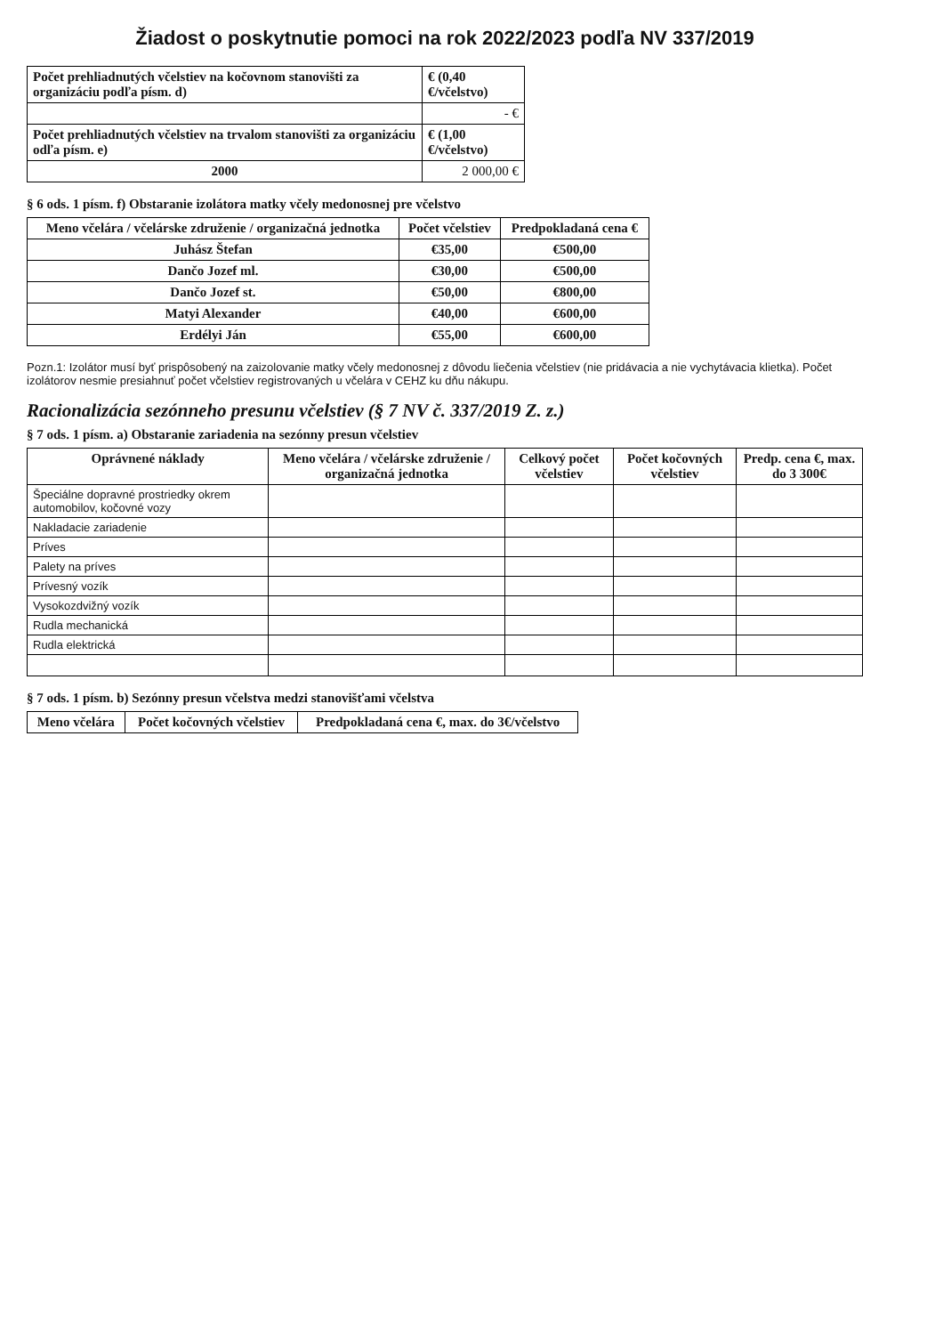Žiadost o poskytnutie pomoci na rok 2022/2023 podľa NV 337/2019
| Počet prehliadnutých včelstiev na kočovnom stanovišti za organizáciu podľa písm. d) | € (0,40 €/včelstvo) |
| | - € |
| Počet prehliadnutých včelstiev na trvalom stanovišti za organizáciu odľa písm. e) | € (1,00 €/včelstvo) |
| 2000 | 2 000,00 € |
§ 6 ods. 1 písm. f) Obstaranie izolátora matky včely medonosnej pre včelstvo
| Meno včelára / včelárske združenie / organizačná jednotka | Počet včelstiev | Predpokladaná cena € |
| --- | --- | --- |
| Juhász Štefan | €35,00 | €500,00 |
| Dančo Jozef ml. | €30,00 | €500,00 |
| Dančo Jozef st. | €50,00 | €800,00 |
| Matyi Alexander | €40,00 | €600,00 |
| Erdélyi Ján | €55,00 | €600,00 |
Pozn.1: Izolátor musí byť prispôsobený na zaizolovanie matky včely medonosnej z dôvodu liečenia včelstiev (nie pridávacia a nie vychytávacia klietka). Počet izolátorov nesmie presiahnuť počet včelstiev registrovaných u včelára v CEHZ ku dňu nákupu.
Racionalizácia sezónneho presunu včelstiev (§ 7 NV č. 337/2019 Z. z.)
§ 7 ods. 1 písm. a) Obstaranie zariadenia na sezónny presun včelstiev
| Oprávnené náklady | Meno včelára / včelárske združenie / organizačná jednotka | Celkový počet včelstiev | Počet kočovných včelstiev | Predp. cena €, max. do 3 300€ |
| --- | --- | --- | --- | --- |
| Špeciálne dopravné prostriedky okrem automobilov, kočovné vozy | | | | |
| Nakladacie zariadenie | | | | |
| Príves | | | | |
| Palety na príves | | | | |
| Prívesný vozík | | | | |
| Vysokozdvižný vozík | | | | |
| Rudla mechanická | | | | |
| Rudla elektrická | | | | |
§ 7 ods. 1 písm. b) Sezónny presun včelstva medzi stanovišťami včelstva
| Meno včelára | Počet kočovných včelstiev | Predpokladaná cena €, max. do 3€/včelstvo |
| --- | --- | --- |